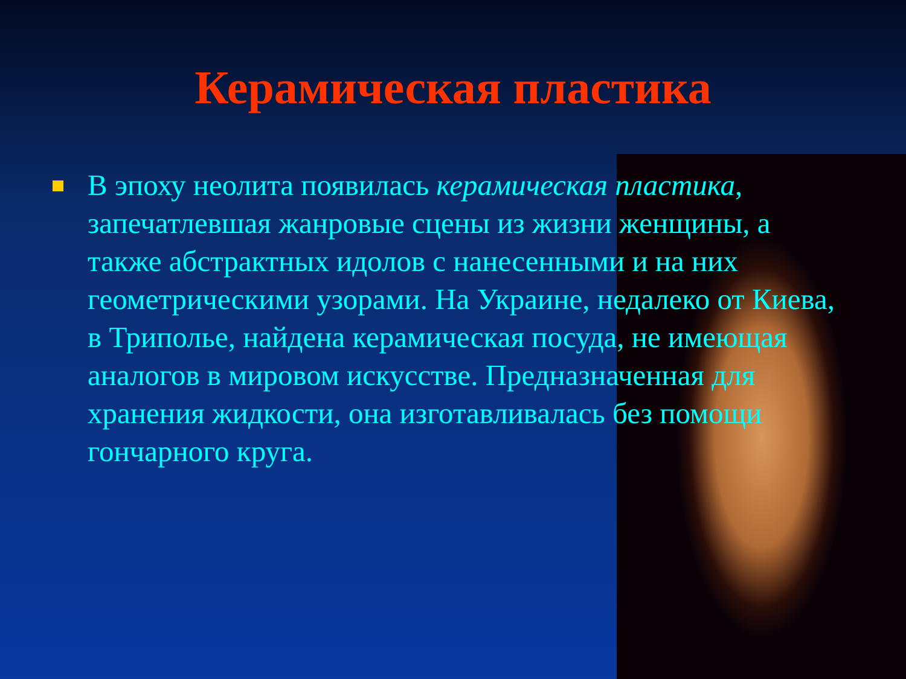Керамическая пластика
В эпоху неолита появилась керамическая пластика, запечатлевшая жанровые сцены из жизни женщины, а также абстрактных идолов с нанесенными и на них геометрическими узорами. На Украине, недалеко от Киева, в Триполье, найдена керамическая посуда, не имеющая аналогов в мировом искусстве. Предназначенная для хранения жидкости, она изготавливалась без помощи гончарного круга.